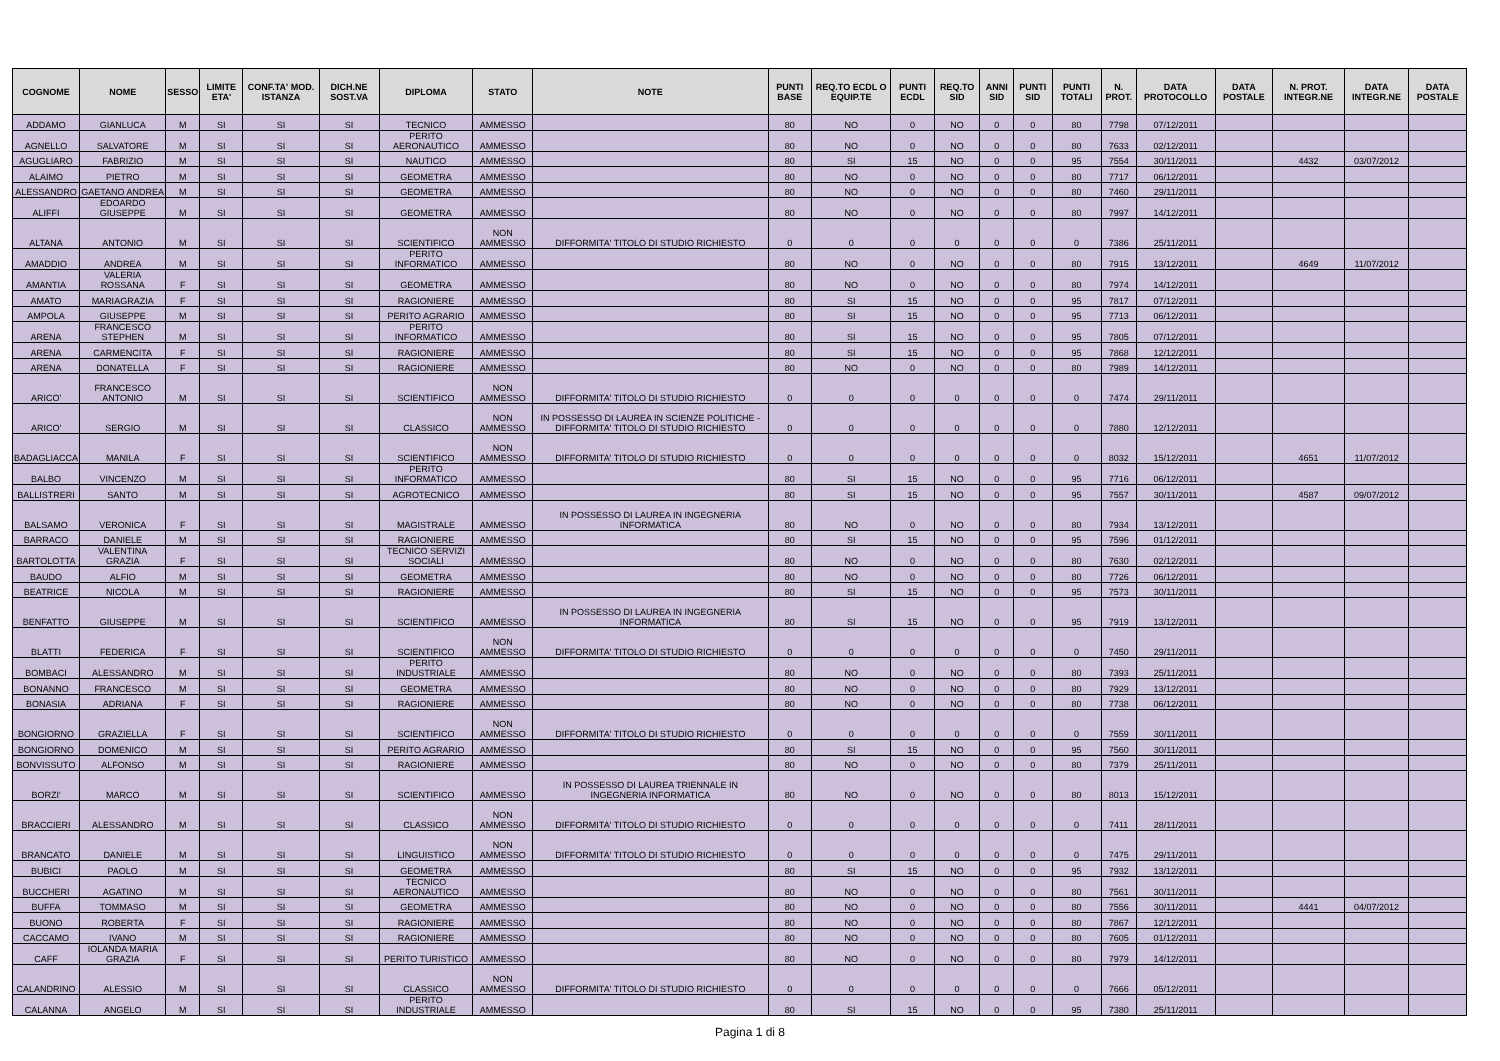| COGNOME | NOME | SESSO | LIMITE ETA' | CONF.TA' MOD. ISTANZA | DICH.NE SOST.VA | DIPLOMA | STATO | NOTE | PUNTI BASE | REQ.TO ECDL O EQUIP.TE | PUNTI ECDL | REQ.TO SID | ANNI SID | PUNTI SID | PUNTI TOTALI | N. PROT. | DATA PROTOCOLLO | DATA POSTALE | N. PROT. INTEGR.NE | DATA INTEGR.NE | DATA POSTALE |
| --- | --- | --- | --- | --- | --- | --- | --- | --- | --- | --- | --- | --- | --- | --- | --- | --- | --- | --- | --- | --- | --- |
| ADDAMO | GIANLUCA | M | SI | SI | SI | TECNICO | AMMESSO | | 80 | NO | 0 | NO | 0 | 0 | 80 | 7798 | 07/12/2011 | | | | |
| AGNELLO | SALVATORE | M | SI | SI | SI | PERITO AERONAUTICO | AMMESSO | | 80 | NO | 0 | NO | 0 | 0 | 80 | 7633 | 02/12/2011 | | | | |
| AGUGLIARO | FABRIZIO | M | SI | SI | SI | NAUTICO | AMMESSO | | 80 | SI | 15 | NO | 0 | 0 | 95 | 7554 | 30/11/2011 | | 4432 | 03/07/2012 | |
| ALAIMO | PIETRO | M | SI | SI | SI | GEOMETRA | AMMESSO | | 80 | NO | 0 | NO | 0 | 0 | 80 | 7717 | 06/12/2011 | | | | |
| ALESSANDRO | GAETANO ANDREA | M | SI | SI | SI | GEOMETRA | AMMESSO | | 80 | NO | 0 | NO | 0 | 0 | 80 | 7460 | 29/11/2011 | | | | |
| ALIFFI | EDOARDO GIUSEPPE | M | SI | SI | SI | GEOMETRA | AMMESSO | | 80 | NO | 0 | NO | 0 | 0 | 80 | 7997 | 14/12/2011 | | | | |
| ALTANA | ANTONIO | M | SI | SI | SI | SCIENTIFICO | NON AMMESSO | DIFFORMITA' TITOLO DI STUDIO RICHIESTO | 0 | 0 | 0 | 0 | 0 | 0 | 0 | 7386 | 25/11/2011 | | | | |
| AMADDIO | ANDREA | M | SI | SI | SI | PERITO INFORMATICO | AMMESSO | | 80 | NO | 0 | NO | 0 | 0 | 80 | 7915 | 13/12/2011 | | 4649 | 11/07/2012 | |
| AMANTIA | VALERIA ROSSANA | F | SI | SI | SI | GEOMETRA | AMMESSO | | 80 | NO | 0 | NO | 0 | 0 | 80 | 7974 | 14/12/2011 | | | | |
| AMATO | MARIAGRAZIA | F | SI | SI | SI | RAGIONIERE | AMMESSO | | 80 | SI | 15 | NO | 0 | 0 | 95 | 7817 | 07/12/2011 | | | | |
| AMPOLA | GIUSEPPE | M | SI | SI | SI | PERITO AGRARIO | AMMESSO | | 80 | SI | 15 | NO | 0 | 0 | 95 | 7713 | 06/12/2011 | | | | |
| ARENA | FRANCESCO STEPHEN | M | SI | SI | SI | PERITO INFORMATICO | AMMESSO | | 80 | SI | 15 | NO | 0 | 0 | 95 | 7805 | 07/12/2011 | | | | |
| ARENA | CARMENCITA | F | SI | SI | SI | RAGIONIERE | AMMESSO | | 80 | SI | 15 | NO | 0 | 0 | 95 | 7868 | 12/12/2011 | | | | |
| ARENA | DONATELLA | F | SI | SI | SI | RAGIONIERE | AMMESSO | | 80 | NO | 0 | NO | 0 | 0 | 80 | 7989 | 14/12/2011 | | | | |
| ARICO' | FRANCESCO ANTONIO | M | SI | SI | SI | SCIENTIFICO | NON AMMESSO | DIFFORMITA' TITOLO DI STUDIO RICHIESTO | 0 | 0 | 0 | 0 | 0 | 0 | 0 | 7474 | 29/11/2011 | | | | |
| ARICO' | SERGIO | M | SI | SI | SI | CLASSICO | NON AMMESSO | IN POSSESSO DI LAUREA IN SCIENZE POLITICHE - DIFFORMITA' TITOLO DI STUDIO RICHIESTO | 0 | 0 | 0 | 0 | 0 | 0 | 0 | 7880 | 12/12/2011 | | | | |
| BADAGLIACCA | MANILA | F | SI | SI | SI | SCIENTIFICO | NON AMMESSO | DIFFORMITA' TITOLO DI STUDIO RICHIESTO | 0 | 0 | 0 | 0 | 0 | 0 | 0 | 8032 | 15/12/2011 | | 4651 | 11/07/2012 | |
| BALBO | VINCENZO | M | SI | SI | SI | PERITO INFORMATICO | AMMESSO | | 80 | SI | 15 | NO | 0 | 0 | 95 | 7716 | 06/12/2011 | | | | |
| BALLISTRERI | SANTO | M | SI | SI | SI | AGROTECNICO | AMMESSO | | 80 | SI | 15 | NO | 0 | 0 | 95 | 7557 | 30/11/2011 | | 4587 | 09/07/2012 | |
| BALSAMO | VERONICA | F | SI | SI | SI | MAGISTRALE | AMMESSO | IN POSSESSO DI LAUREA IN INGEGNERIA INFORMATICA | 80 | NO | 0 | NO | 0 | 0 | 80 | 7934 | 13/12/2011 | | | | |
| BARRACO | DANIELE | M | SI | SI | SI | RAGIONIERE | AMMESSO | | 80 | SI | 15 | NO | 0 | 0 | 95 | 7596 | 01/12/2011 | | | | |
| BARTOLOTTA | VALENTINA GRAZIA | F | SI | SI | SI | TECNICO SERVIZI SOCIALI | AMMESSO | | 80 | NO | 0 | NO | 0 | 0 | 80 | 7630 | 02/12/2011 | | | | |
| BAUDO | ALFIO | M | SI | SI | SI | GEOMETRA | AMMESSO | | 80 | NO | 0 | NO | 0 | 0 | 80 | 7726 | 06/12/2011 | | | | |
| BEATRICE | NICOLA | M | SI | SI | SI | RAGIONIERE | AMMESSO | | 80 | SI | 15 | NO | 0 | 0 | 95 | 7573 | 30/11/2011 | | | | |
| BENFATTO | GIUSEPPE | M | SI | SI | SI | SCIENTIFICO | AMMESSO | IN POSSESSO DI LAUREA IN INGEGNERIA INFORMATICA | 80 | SI | 15 | NO | 0 | 0 | 95 | 7919 | 13/12/2011 | | | | |
| BLATTI | FEDERICA | F | SI | SI | SI | SCIENTIFICO | NON AMMESSO | DIFFORMITA' TITOLO DI STUDIO RICHIESTO | 0 | 0 | 0 | 0 | 0 | 0 | 0 | 7450 | 29/11/2011 | | | | |
| BOMBACI | ALESSANDRO | M | SI | SI | SI | PERITO INDUSTRIALE | AMMESSO | | 80 | NO | 0 | NO | 0 | 0 | 80 | 7393 | 25/11/2011 | | | | |
| BONANNO | FRANCESCO | M | SI | SI | SI | GEOMETRA | AMMESSO | | 80 | NO | 0 | NO | 0 | 0 | 80 | 7929 | 13/12/2011 | | | | |
| BONASIA | ADRIANA | F | SI | SI | SI | RAGIONIERE | AMMESSO | | 80 | NO | 0 | NO | 0 | 0 | 80 | 7738 | 06/12/2011 | | | | |
| BONGIORNO | GRAZIELLA | F | SI | SI | SI | SCIENTIFICO | NON AMMESSO | DIFFORMITA' TITOLO DI STUDIO RICHIESTO | 0 | 0 | 0 | 0 | 0 | 0 | 0 | 7559 | 30/11/2011 | | | | |
| BONGIORNO | DOMENICO | M | SI | SI | SI | PERITO AGRARIO | AMMESSO | | 80 | SI | 15 | NO | 0 | 0 | 95 | 7560 | 30/11/2011 | | | | |
| BONVISSUTO | ALFONSO | M | SI | SI | SI | RAGIONIERE | AMMESSO | | 80 | NO | 0 | NO | 0 | 0 | 80 | 7379 | 25/11/2011 | | | | |
| BORZI' | MARCO | M | SI | SI | SI | SCIENTIFICO | AMMESSO | IN POSSESSO DI LAUREA TRIENNALE IN INGEGNERIA INFORMATICA | 80 | NO | 0 | NO | 0 | 0 | 80 | 8013 | 15/12/2011 | | | | |
| BRACCIERI | ALESSANDRO | M | SI | SI | SI | CLASSICO | NON AMMESSO | DIFFORMITA' TITOLO DI STUDIO RICHIESTO | 0 | 0 | 0 | 0 | 0 | 0 | 0 | 7411 | 28/11/2011 | | | | |
| BRANCATO | DANIELE | M | SI | SI | SI | LINGUISTICO | NON AMMESSO | DIFFORMITA' TITOLO DI STUDIO RICHIESTO | 0 | 0 | 0 | 0 | 0 | 0 | 0 | 7475 | 29/11/2011 | | | | |
| BUBICI | PAOLO | M | SI | SI | SI | GEOMETRA | AMMESSO | | 80 | SI | 15 | NO | 0 | 0 | 95 | 7932 | 13/12/2011 | | | | |
| BUCCHERI | AGATINO | M | SI | SI | SI | TECNICO AERONAUTICO | AMMESSO | | 80 | NO | 0 | NO | 0 | 0 | 80 | 7561 | 30/11/2011 | | | | |
| BUFFA | TOMMASO | M | SI | SI | SI | GEOMETRA | AMMESSO | | 80 | NO | 0 | NO | 0 | 0 | 80 | 7556 | 30/11/2011 | | 4441 | 04/07/2012 | |
| BUONO | ROBERTA | F | SI | SI | SI | RAGIONIERE | AMMESSO | | 80 | NO | 0 | NO | 0 | 0 | 80 | 7867 | 12/12/2011 | | | | |
| CACCAMO | IVANO | M | SI | SI | SI | RAGIONIERE | AMMESSO | | 80 | NO | 0 | NO | 0 | 0 | 80 | 7605 | 01/12/2011 | | | | |
| CAFF | IOLANDA MARIA GRAZIA | F | SI | SI | SI | PERITO TURISTICO | AMMESSO | | 80 | NO | 0 | NO | 0 | 0 | 80 | 7979 | 14/12/2011 | | | | |
| CALANDRINO | ALESSIO | M | SI | SI | SI | CLASSICO | NON AMMESSO | DIFFORMITA' TITOLO DI STUDIO RICHIESTO | 0 | 0 | 0 | 0 | 0 | 0 | 0 | 7666 | 05/12/2011 | | | | |
| CALANNA | ANGELO | M | SI | SI | SI | PERITO INDUSTRIALE | AMMESSO | | 80 | SI | 15 | NO | 0 | 0 | 95 | 7380 | 25/11/2011 | | | | |
Pagina 1 di 8